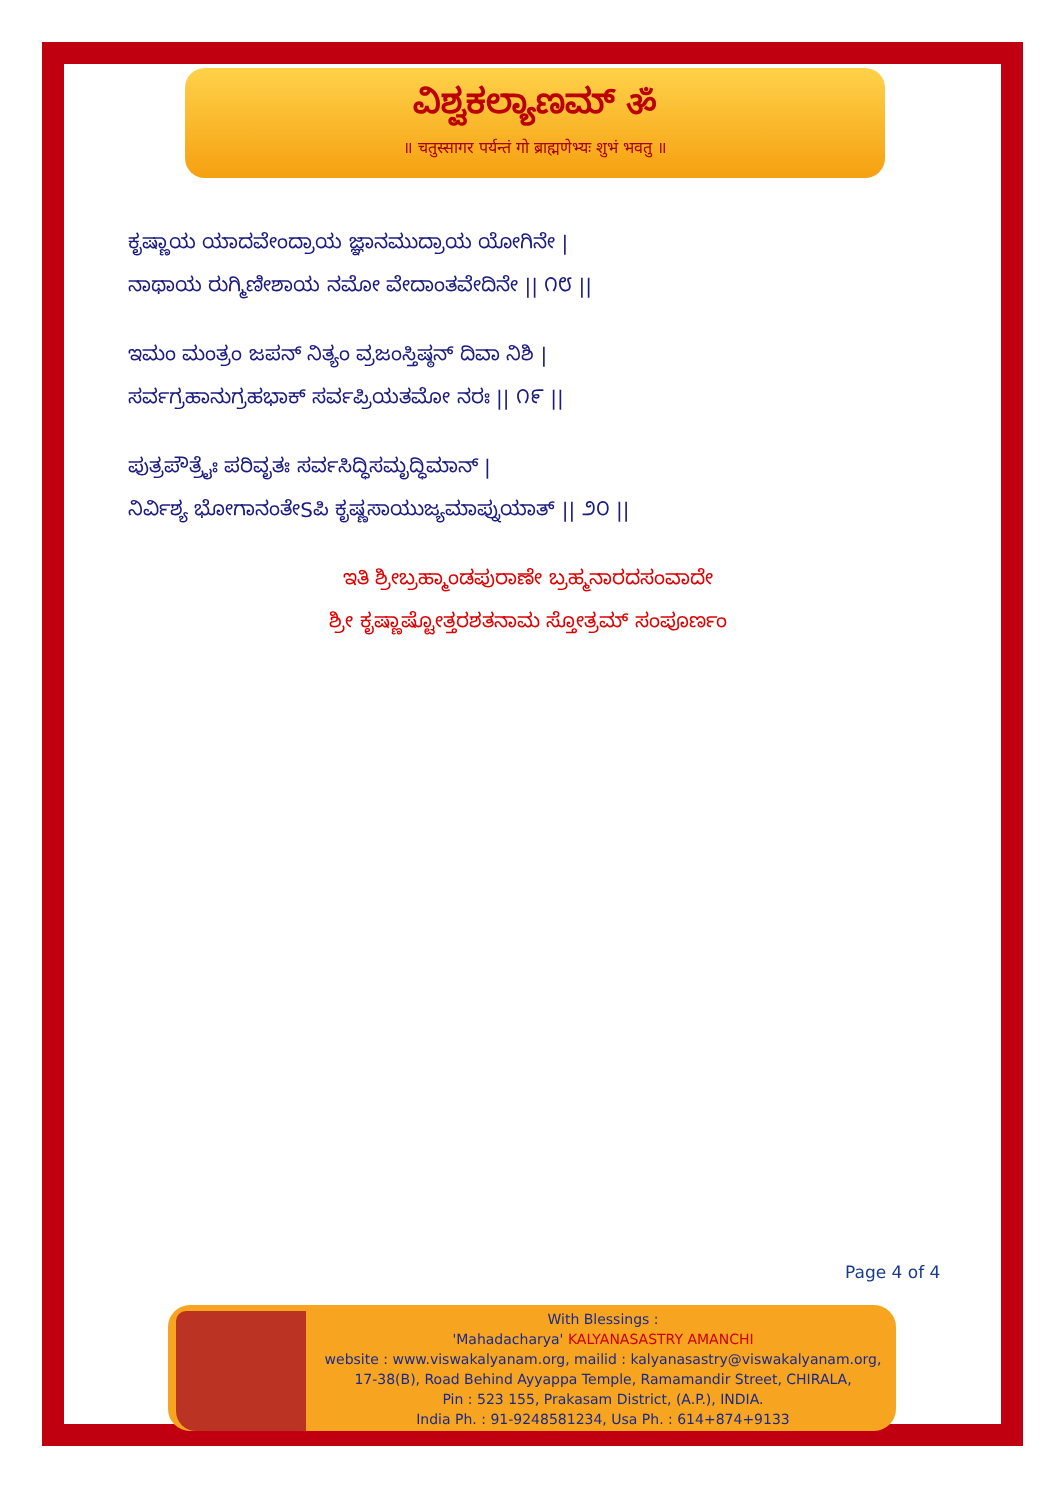ವಿಶ್ವಕಲ್ಯಾಣಮ್ ॐ
॥ चतुस्सागर पर्यन्तं गो ब्राह्मणेभ्यः शुभं भवतु ॥
ಕೃಷ್ಣಾಯ ಯಾದವೇಂದ್ರಾಯ ಜ್ಞಾನಮುದ್ರಾಯ ಯೋಗಿನೇ |
ನಾಥಾಯ ರುಗ್ಮಿಣೀಶಾಯ ನಮೋ ವೇದಾಂತವೇದಿನೇ || ೧೮ ||
ಇಮಂ ಮಂತ್ರಂ ಜಪನ್ ನಿತ್ಯಂ ವ್ರಜಂಸ್ತಿಷ್ಠನ್ ದಿವಾ ನಿಶಿ |
ಸರ್ವಗ್ರಹಾನುಗ್ರಹಭಾಕ್ ಸರ್ವಪ್ರಿಯತಮೋ ನರಃ || ೧೯ ||
ಪುತ್ರಪೌತ್ರೈಃ ಪರಿವೃತಃ ಸರ್ವಸಿದ್ಧಿಸಮೃದ್ಧಿಮಾನ್ |
ನಿರ್ವಿಶ್ಯ ಭೋಗಾನಂತೇSಪಿ ಕೃಷ್ಣಸಾಯುಜ್ಯಮಾಪ್ನುಯಾತ್ || ೨೦ ||
ಇತಿ ಶ್ರೀಬ್ರಹ್ಮಾಂಡಪುರಾಣೇ ಬ್ರಹ್ಮನಾರದಸಂವಾದೇ
ಶ್ರೀ ಕೃಷ್ಣಾಷ್ಟೋತ್ತರಶತನಾಮ ಸ್ತೋತ್ರಮ್ ಸಂಪೂರ್ಣಂ
Page 4 of 4
With Blessings :
'Mahadacharya' KALYANASASTRY AMANCHI
website : www.viswakalyanam.org, mailid : kalyanasastry@viswakalyanam.org,
17-38(B), Road Behind Ayyappa Temple, Ramamandir Street, CHIRALA,
Pin : 523 155, Prakasam District, (A.P.), INDIA.
India Ph. : 91-9248581234, Usa Ph. : 614+874+9133